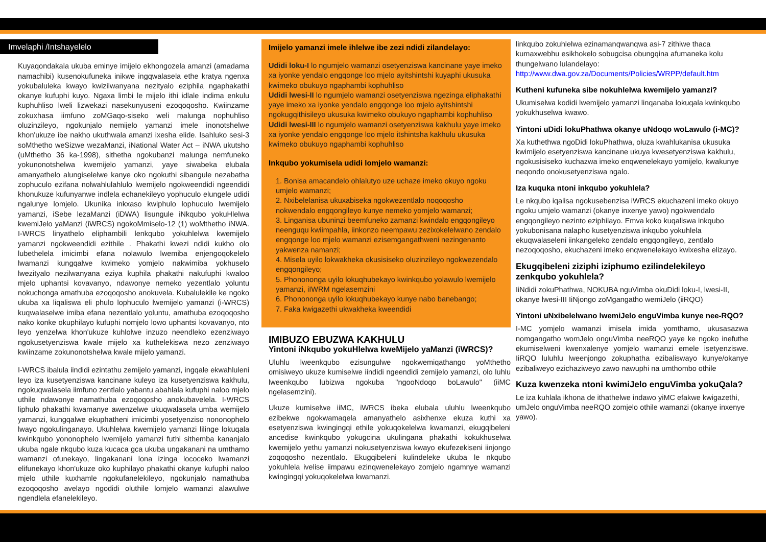Imvelaphi /Intshayelelo
Kuyaqondakala ukuba eminye imijelo ekhongozela amanzi (amadama namachibi) kusenokufuneka inikwe ingqwalasela ethe kratya ngenxa yokubaluleka kwayo kwizilwanyana nezityalo eziphila ngaphakathi okanye kufuphi kuyo. Ngaxa limbi le mijelo ithi idlale indima enkulu kuphuhliso lweli lizwekazi nasekunyuseni ezoqoqosho. Kwiinzame zokuxhasa iimfuno zoMGaqo-siseko weli malunga nophuhliso oluzinzileyo, ngokunjalo nemijelo yamanzi imele inonotshelwe khon'ukuze ibe nakho ukuthwala amanzi ixesha elide. Isahluko sesi-3 soMthetho weSizwe wezaManzi, iNational Water Act – iNWA ukutsho (uMthetho 36 ka-1998), sithetha ngokubanzi malunga nemfuneko yokunonotshelwa kwemijelo yamanzi, yaye siwabeka elubala amanyathelo alungiselelwe kanye oko ngokuthi sibangule nezabatha zophuculo ezifana nolwahlulahlulo lwemijelo ngokweendidi ngeendidi khonukuze kufunyanwe indlela echanekileyo yophuculo elungele udidi ngalunye lomjelo. Ukunika inkxaso kwiphulo lophuculo lwemijelo yamanzi, iSebe lezaManzi (iDWA) lisungule iNkqubo yokuHlelwa kwemiJelo yaManzi (iWRCS) ngokoMmiselo-12 (1) woMthetho iNWA. I-WRCS linyathelo eliphambili lenkqubo yokuhlelwa kwemijelo yamanzi ngokweendidi ezithile . Phakathi kwezi ndidi kukho olo lubethelela imicimbi efana nolawulo lwemiba enjengoqokelelo lwamanzi kungqalwe kwimeko yomjelo nakwimiba yokhuselo lwezityalo nezilwanyana eziya kuphila phakathi nakufuphi kwaloo mjelo uphantsi kovavanyo, ndawonye nemeko yezentlalo yoluntu nokuchonga amathuba ezoqoqosho anokuvela. Kubalulekile ke ngoko ukuba xa liqaliswa eli phulo lophuculo lwemijelo yamanzi (i-WRCS) kuqwalaselwe imiba efana nezentlalo yoluntu, amathuba ezoqoqosho nako konke okuphilayo kufuphi nomjelo lowo uphantsi kovavanyo, nto leyo yenzelwa khon'ukuze kuhlolwe inzuzo neendleko ezenziwayo ngokusetyenziswa kwale mijelo xa kuthelekiswa nezo zenziwayo kwiinzame zokunonotshelwa kwale mijelo yamanzi.
I-WRCS ibalula iindidi ezintathu zemijelo yamanzi, ingqale ekwahluleni leyo iza kusetyenziswa kancinane kuleyo iza kusetyenziswa kakhulu, ngokuqwalasela iimfuno zentlalo yabantu abahlala kufuphi naloo mjelo uthile ndawonye namathuba ezoqoqosho anokubavelela. I-WRCS liphulo phakathi kwamanye awenzelwe ukuqwalasela umba wemijelo yamanzi, kungqalwe ekuphatheni imicimbi yosetyenziso nononophelo lwayo ngokulinganayo. Ukuhlelwa kwemijelo yamanzi lilinge lokuqala kwinkqubo yononophelo lwemijelo yamanzi futhi sithemba kananjalo ukuba ngale nkqubo kuza kucaca gca ukuba ungakanani na umthamo wamanzi ofunekayo, lingakanani lona izinga lococeko lwamanzi elifunekayo khon'ukuze oko kuphilayo phakathi okanye kufuphi naloo mjelo uthile kuxhamle ngokufanelekileyo, ngokunjalo namathuba ezoqoqosho avelayo ngodidi oluthile lomjelo wamanzi alawulwe ngendlela efanelekileyo.
Imijelo yamanzi imele ihlelwe ibe zezi ndidi zilandelayo:
Udidi loku-I lo ngumjelo wamanzi osetyenziswa kancinane yaye imeko xa iyonke yendalo engqonge loo mjelo ayitshintshi kuyaphi ukusuka kwimeko obukuyo ngaphambi kophuhliso
Udidi lwesi-II lo ngumjelo wamanzi osetyenziswa ngezinga eliphakathi yaye imeko xa iyonke yendalo engqonge loo mjelo ayitshintshi ngokugqithisileyo ukusuka kwimeko obukuyo ngaphambi kophuhliso
Udidi lwesi-III lo ngumjelo wamanzi osetyenziswa kakhulu yaye imeko xa iyonke yendalo engqonge loo mjelo itshintsha kakhulu ukusuka kwimeko obukuyo ngaphambi kophuhliso
Inkqubo yokumisela udidi lomjelo wamanzi:
1. Bonisa amacandelo ohlalutyo uze uchaze imeko okuyo ngoku umjelo wamanzi;
2. Nxibelelanisa ukuxabiseka ngokwezentlalo noqoqosho nokwendalo engqongileyo kunye nemeko yomjelo wamanzi;
3. Linganisa ubuninzi beemfuneko zamanzi kwindalo engqongileyo neenguqu kwiimpahla, iinkonzo neempawu zezixokelelwano zendalo engqonge loo mjelo wamanzi ezisemgangathweni nezingenanto yakwenza namanzi;
4. Misela uyilo lokwakheka okusisiseko oluzinzileyo ngokwezendalo engqongileyo;
5. Phononongа uyilo lokuqhubekayo kwinkqubo yolawulo lwemijelo yamanzi, iIWRM ngelasemzini
6. Phononongа uyilo lokuqhubekayo kunye nabo banebango;
7. Faka kwigazethi ukwakheka kweendidi
IMIBUZO EBUZWA KAKHULU
Yintoni iNkqubo yokuHlelwa kweMijelo yaManzi (iWRCS)?
Uluhlu lweenkqubo ezisungulwe ngokwemiqathango yoMthetho omisiweyo ukuze kumiselwe iindidi ngeendidi zemijelo yamanzi, olo luhlu lweenkqubo lubizwa ngokuba "ngooNdoqo boLawulo" (iiMC ngelasemzini).
Ukuze kumiselwe iiMC, iWRCS ibeka elubala uluhlu lweenkqubo ezibekwe ngokwamaqela amanyathelo asixhenxe ekuza kuthi xa esetyenziswa kwingingqi ethile yokuqokelelwa kwamanzi, ekugqibeleni ancedise kwinkqubo yokugcina ukulingana phakathi kokukhuselwa kwemijelo yethu yamanzi nokusetyenziswa kwayo ekufezekiseni iinjongo zoqoqosho nezentlalo. Ekugqibeleni kulindeleke ukuba le nkqubo yokuhlela ivelise iimpawu ezinqwenelekayo zomjelo ngamnye wamanzi kwingingqi yokuqokelelwa kwamanzi.
linkqubo zokuhlelwa ezinamanqwanqwa asi-7 zithiwe thaca kumaxwebhu esikhokelo sobugcisa obungqina afumaneka kolu thungelwano lulandelayo: http://www.dwa.gov.za/Documents/Policies/WRPP/default.htm
Kutheni kufuneka sibe nokuhlelwa kwemijelo yamanzi?
Ukumiselwa kodidi lwemijelo yamanzi linqanaba lokuqala kwinkqubo yokukhuselwa kwawo.
Yintoni uDidi lokuPhathwa okanye uNdoqo woLawulo (i-MC)?
Xa kuthethwa ngoDidi lokuPhathwa, oluza kwahlukanisa ukusuka kwimijelo esetyenziswa kancinane ukuya kwesetyenziswa kakhulu, ngokusisiseko kuchazwa imeko enqwenelekayo yomijelo, kwakunye neqondo onokusetyenziswa ngalo.
Iza kuquka ntoni inkqubo yokuhlela?
Le nkqubo iqalisa ngokusebenzisa iWRCS ekuchazeni imeko okuyo ngoku umjelo wamanzi (okanye inxenye yawo) ngokwendalo engqongileyo nezinto eziphilayo. Emva koko kuqaliswa inkqubo yokubonisana nalapho kusetyenziswa inkqubo yokuhlela ekuqwalaseleni iinkangeleko zendalo engqongileyo, zentlalo nezoqoqosho, ekuchazeni imeko enqwenelekayo kwixesha elizayo.
Ekugqibeleni ziziphi iziphumo ezilindelekileyo zenkqubo yokuhlela?
IiNdidi zokuPhathwa, NOKUBA nguVimba okuDidi loku-I, lwesi-II, okanye lwesi-III IiNjongo zoMgangatho wemiJelo (iiRQO)
Yintoni uNxibelelwano lwemiJelo enguVimba kunye nee-RQO?
I-MC yomjelo wamanzi imisela imida yomthamo, ukusasazwa nomgangatho womJelo onguVimba neeRQO yaye ke ngoko inefuthe ekumiselweni kwenxalenye yomjelo wamanzi emele isetyenziswe. IiRQO luluhlu lweenjongo zokuphatha ezibaliswayo kunye/okanye ezibaliweyo ezichaziweyo zawo nawuphi na umthombo othile
Kuza kwenzeka ntoni kwimiJelo enguVimba yokuQala?
Le iza kuhlala ikhona de ithathelwe indawo yiMC efakwe kwigazethi, umJelo onguVimba neeRQO zomjelo othile wamanzi (okanye inxenye yawo).